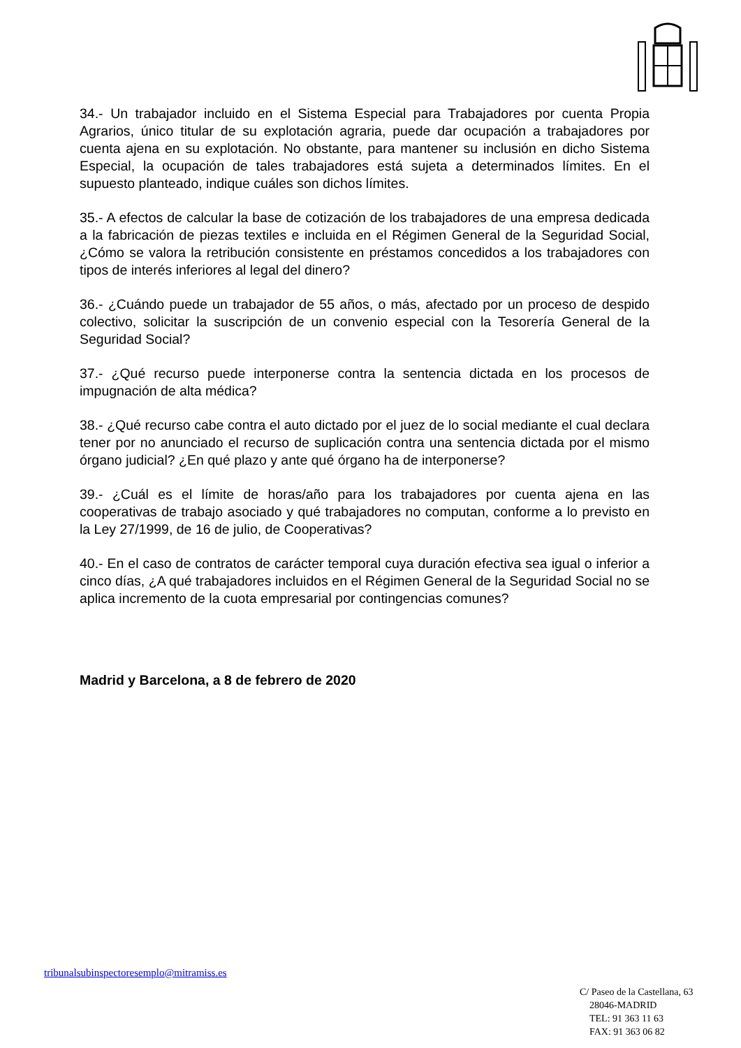34.- Un trabajador incluido en el Sistema Especial para Trabajadores por cuenta Propia Agrarios, único titular de su explotación agraria, puede dar ocupación a trabajadores por cuenta ajena en su explotación. No obstante, para mantener su inclusión en dicho Sistema Especial, la ocupación de tales trabajadores está sujeta a determinados límites. En el supuesto planteado, indique cuáles son dichos límites.
35.- A efectos de calcular la base de cotización de los trabajadores de una empresa dedicada a la fabricación de piezas textiles e incluida en el Régimen General de la Seguridad Social, ¿Cómo se valora la retribución consistente en préstamos concedidos a los trabajadores con tipos de interés inferiores al legal del dinero?
36.- ¿Cuándo puede un trabajador de 55 años, o más, afectado por un proceso de despido colectivo, solicitar la suscripción de un convenio especial con la Tesorería General de la Seguridad Social?
37.- ¿Qué recurso puede interponerse contra la sentencia dictada en los procesos de impugnación de alta médica?
38.- ¿Qué recurso cabe contra el auto dictado por el juez de lo social mediante el cual declara tener por no anunciado el recurso de suplicación contra una sentencia dictada por el mismo órgano judicial? ¿En qué plazo y ante qué órgano ha de interponerse?
39.- ¿Cuál es el límite de horas/año para los trabajadores por cuenta ajena en las cooperativas de trabajo asociado y qué trabajadores no computan, conforme a lo previsto en la Ley 27/1999, de 16 de julio, de Cooperativas?
40.- En el caso de contratos de carácter temporal cuya duración efectiva sea igual o inferior a cinco días, ¿A qué trabajadores incluidos en el Régimen General de la Seguridad Social no se aplica incremento de la cuota empresarial por contingencias comunes?
Madrid y Barcelona, a 8 de febrero de 2020
tribunalsubinspectoresemplo@mitramiss.es
C/ Paseo de la Castellana, 63
28046-MADRID
TEL: 91 363 11 63
FAX: 91 363 06 82